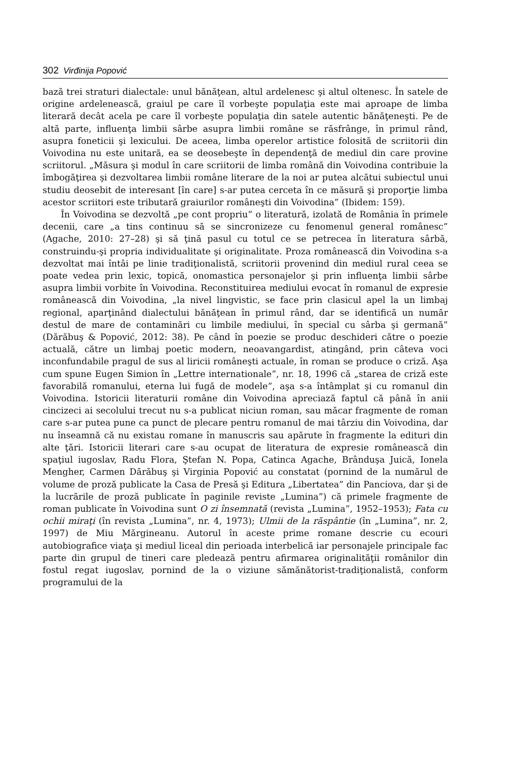302 Virđinija Popović
bază trei straturi dialectale: unul bănăţean, altul ardelenesc şi altul oltenesc. În satele de origine ardelenească, graiul pe care îl vorbeşte populaţia este mai aproape de limba literară decât acela pe care îl vorbeşte populaţia din satele autentic bănăţeneşti. Pe de altă parte, influenţa limbii sârbe asupra limbii române se răsfrânge, în primul rând, asupra foneticii şi lexicului. De aceea, limba operelor artistice folosită de scriitorii din Voivodina nu este unitară, ea se deosebeşte în dependenţă de mediul din care provine scriitorul. „Măsura şi modul în care scriitorii de limba română din Voivodina contribuie la îmbogăţirea şi dezvoltarea limbii române literare de la noi ar putea alcătui subiectul unui studiu deosebit de interesant [în care] s-ar putea cerceta în ce măsură şi proporţie limba acestor scriitori este tributară graiurilor româneşti din Voivodina” (Ibidem: 159).
În Voivodina se dezvoltă „pe cont propriu” o literatură, izolată de România în primele decenii, care „a tins continuu să se sincronizeze cu fenomenul general românesc” (Agache, 2010: 27–28) şi să ţină pasul cu totul ce se petrecea în literatura sârbă, construindu-şi propria individualitate şi originalitate. Proza românească din Voivodina s-a dezvoltat mai întâi pe linie tradiţionalistă, scriitorii provenind din mediul rural ceea se poate vedea prin lexic, topică, onomastica personajelor şi prin influenţa limbii sârbe asupra limbii vorbite în Voivodina. Reconstituirea mediului evocat în romanul de expresie românească din Voivodina, „la nivel lingvistic, se face prin clasicul apel la un limbaj regional, aparţinând dialectului bănăţean în primul rând, dar se identifică un număr destul de mare de contaminări cu limbile mediului, în special cu sârba şi germană” (Dărăbuş & Popović, 2012: 38). Pe când în poezie se produc deschideri către o poezie actuală, către un limbaj poetic modern, neoavangardist, atingând, prin câteva voci inconfundabile pragul de sus al liricii româneşti actuale, în roman se produce o criză. Aşa cum spune Eugen Simion în „Lettre internationale”, nr. 18, 1996 că „starea de criză este favorabilă romanului, eterna lui fugă de modele”, aşa s-a întâmplat şi cu romanul din Voivodina. Istoricii literaturii române din Voivodina apreciază faptul că până în anii cincizeci ai secolului trecut nu s-a publicat niciun roman, sau măcar fragmente de roman care s-ar putea pune ca punct de plecare pentru romanul de mai târziu din Voivodina, dar nu înseamnă că nu existau romane în manuscris sau apărute în fragmente la edituri din alte ţări. Istoricii literari care s-au ocupat de literatura de expresie românească din spaţiul iugoslav, Radu Flora, Ştefan N. Popa, Catinca Agache, Brânduşa Juică, Ionela Mengher, Carmen Dărăbuş şi Virginia Popović au constatat (pornind de la numărul de volume de proză publicate la Casa de Presă şi Editura „Libertatea” din Panciova, dar şi de la lucrările de proză publicate în paginile reviste „Lumina”) că primele fragmente de roman publicate în Voivodina sunt O zi însemnată (revista „Lumina”, 1952–1953); Fata cu ochii miraţi (în revista „Lumina”, nr. 4, 1973); Ulmii de la răspântie (în „Lumina”, nr. 2, 1997) de Miu Mărgineanu. Autorul în aceste prime romane descrie cu ecouri autobiografice viaţa şi mediul liceal din perioada interbelică iar personajele principale fac parte din grupul de tineri care pledează pentru afirmarea originalităţii românilor din fostul regat iugoslav, pornind de la o viziune sămănătorist-tradiţionalistă, conform programului de la